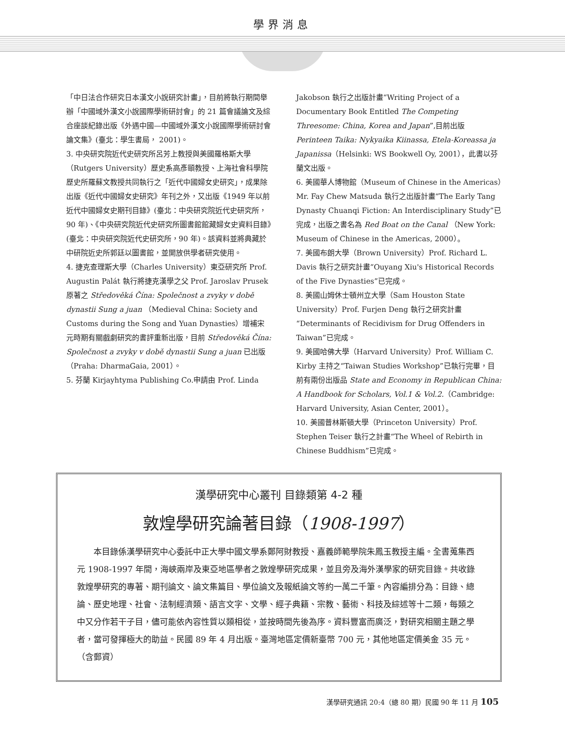學界消息
「中日法合作研究日本漢文小說研究計畫」，目前將執行期間舉辦「中國域外漢文小說國際學術研討會」的 21 篇會議論文及綜合座談紀錄出版《外遇中國—中國域外漢文小說國際學術研討會論文集》(臺北：學生書局， 2001)。
3. 中央研究院近代史研究所呂芳上教授與美國羅格斯大學（Rutgers University）歷史系高彥頤教授、上海社會科學院歷史所羅蘇文教授共同執行之「近代中國婦女史研究」，成果除出版《近代中國婦女史研究》年刊之外，又出版《1949 年以前近代中國婦女史期刊目錄》(臺北：中央研究院近代史研究所，90 年)、《中央研究院近代史研究所圖書館館藏婦女史資料目錄》(臺北：中央研究院近代史研究所，90 年)。該資料並將典藏於中研院近史所郭廷以圖書館，並開放供學者研究使用。
4. 捷克查理斯大學（Charles University）東亞研究所 Prof. Augustin Palát 執行將捷克漢學之父 Prof. Jaroslav Prusek 原著之 Středověká Čína: Společnost a zvyky v době dynastii Sung a juan （Medieval China: Society and Customs during the Song and Yuan Dynasties）增補宋元時期有關戲劇研究的書評重新出版，目前 Středověká Čína: Společnost a zvyky v době dynastii Sung a juan 已出版（Praha: DharmaGaia, 2001）。
5. 芬蘭 Kirjayhtyma Publishing Co.申請由 Prof. Linda
Jakobson 執行之出版計畫“Writing Project of a Documentary Book Entitled The Competing Threesome: China, Korea and Japan”,目前出版 Perinteen Taika: Nykyaika Kiinassa, Etela-Koreassa ja Japanissa（Helsinki: WS Bookwell Oy, 2001），此書以芬蘭文出版。
6. 美國華人博物館（Museum of Chinese in the Americas）Mr. Fay Chew Matsuda 執行之出版計畫“The Early Tang Dynasty Chuanqi Fiction: An Interdisciplinary Study”已完成，出版之書名為 Red Boat on the Canal （New York: Museum of Chinese in the Americas, 2000）。
7. 美國布朗大學（Brown University）Prof. Richard L. Davis 執行之研究計畫“Ouyang Xiu's Historical Records of the Five Dynasties”已完成。
8. 美國山姆休士頓州立大學（Sam Houston State University）Prof. Furjen Deng 執行之研究計畫“Determinants of Recidivism for Drug Offenders in Taiwan”已完成。
9. 美國哈佛大學（Harvard University）Prof. William C. Kirby 主持之“Taiwan Studies Workshop”已執行完畢，目前有兩份出版品 State and Economy in Republican China: A Handbook for Scholars, Vol.1 & Vol.2.（Cambridge: Harvard University, Asian Center, 2001）。
10. 美國普林斯頓大學（Princeton University）Prof. Stephen Teiser 執行之計畫“The Wheel of Rebirth in Chinese Buddhism”已完成。
漢學研究中心叢刊 目錄類第 4-2 種
敦煌學研究論著目錄（1908-1997）
本目錄係漢學研究中心委託中正大學中國文學系鄭阿財教授、嘉義師範學院朱鳳玉教授主編。全書蒐集西元 1908-1997 年間，海峽兩岸及東亞地區學者之敦煌學研究成果，並且旁及海外漢學家的研究目錄。共收錄敦煌學研究的專著、期刊論文、論文集篇目、學位論文及報紙論文等約一萬二千筆。內容編排分為：目錄、總論、歷史地理、社會、法制經濟類、語言文字、文學、經子典籍、宗教、藝術、科技及綜述等十二類，每類之中又分作若干子目，儘可能依內容性質以類相從，並按時間先後為序。資料豐富而廣泛，對研究相關主題之學者，當可發揮極大的助益。民國 89 年 4 月出版。臺灣地區定價新臺幣 700 元，其他地區定價美金 35 元。（含郵資）
漢學研究通訊 20:4（總 80 期）民國 90 年 11 月 105